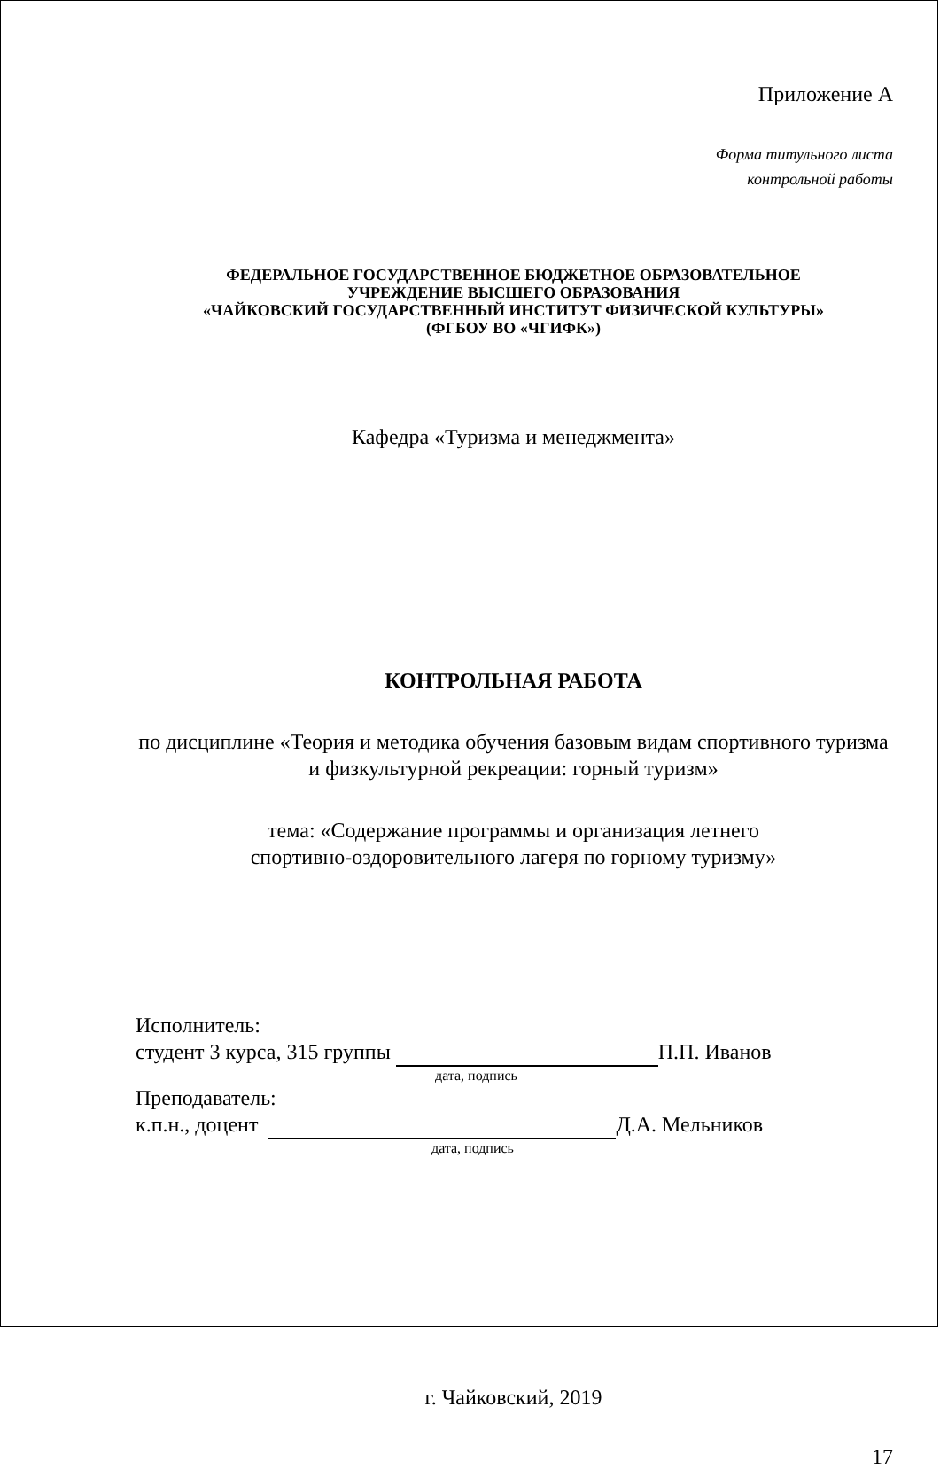Приложение А
Форма титульного листа
контрольной работы
ФЕДЕРАЛЬНОЕ ГОСУДАРСТВЕННОЕ БЮДЖЕТНОЕ ОБРАЗОВАТЕЛЬНОЕ
УЧРЕЖДЕНИЕ ВЫСШЕГО ОБРАЗОВАНИЯ
«ЧАЙКОВСКИЙ ГОСУДАРСТВЕННЫЙ ИНСТИТУТ ФИЗИЧЕСКОЙ КУЛЬТУРЫ»
(ФГБОУ ВО «ЧГИФК»)
Кафедра «Туризма и менеджмента»
КОНТРОЛЬНАЯ РАБОТА
по дисциплине «Теория и методика обучения базовым видам спортивного туризма и физкультурной рекреации: горный туризм»
тема: «Содержание программы и организация летнего спортивно-оздоровительного лагеря по горному туризму»
Исполнитель:
студент 3 курса, 315 группы П.П. Иванов
дата, подпись
Преподаватель:
к.п.н., доцент Д.А. Мельников
дата, подпись
г. Чайковский, 2019
17